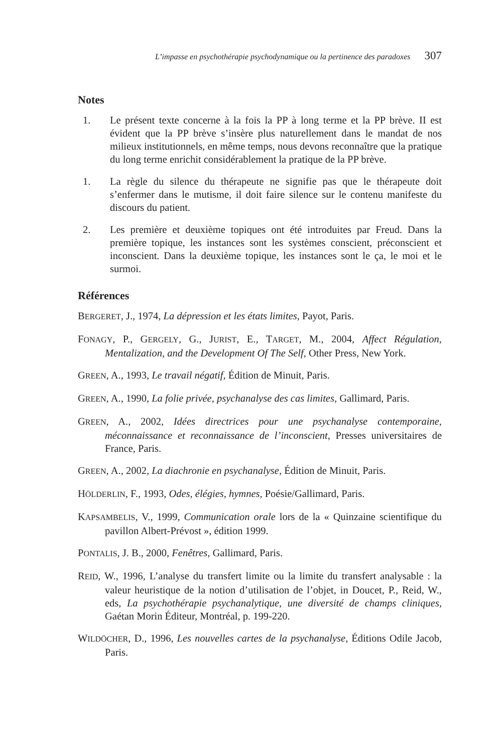L’impasse en psychothérapie psychodynamique ou la pertinence des paradoxes 307
Notes
1. Le présent texte concerne à la fois la PP à long terme et la PP brève. II est évident que la PP brève s’insère plus naturellement dans le mandat de nos milieux institutionnels, en même temps, nous devons reconnaître que la pratique du long terme enrichit considérablement la pratique de la PP brève.
1. La règle du silence du thérapeute ne signifie pas que le thérapeute doit s’enfermer dans le mutisme, il doit faire silence sur le contenu manifeste du discours du patient.
2. Les première et deuxième topiques ont été introduites par Freud. Dans la première topique, les instances sont les systèmes conscient, préconscient et inconscient. Dans la deuxième topique, les instances sont le ça, le moi et le surmoi.
Références
BERGERET, J., 1974, La dépression et les états limites, Payot, Paris.
FONAGY, P., GERGELY, G., JURIST, E., TARGET, M., 2004, Affect Régulation, Mentalization, and the Development Of The Self, Other Press, New York.
GREEN, A., 1993, Le travail négatif, Édition de Minuit, Paris.
GREEN, A., 1990, La folie privée, psychanalyse des cas limites, Gallimard, Paris.
GREEN, A., 2002, Idées directrices pour une psychanalyse contemporaine, méconnaissance et reconnaissance de l’inconscient, Presses universitaires de France, Paris.
GREEN, A., 2002, La diachronie en psychanalyse, Édition de Minuit, Paris.
HÖLDERLIN, F., 1993, Odes, élégies, hymnes, Poésie/Gallimard, Paris.
KAPSAMBELIS, V., 1999, Communication orale lors de la « Quinzaine scientifique du pavillon Albert-Prévost », édition 1999.
PONTALIS, J. B., 2000, Fenêtres, Gallimard, Paris.
REID, W., 1996, L’analyse du transfert limite ou la limite du transfert analysable : la valeur heuristique de la notion d’utilisation de l’objet, in Doucet, P., Reid, W., eds, La psychothérapie psychanalytique, une diversité de champs cliniques, Gaétan Morin Éditeur, Montréal, p. 199-220.
WILDÖCHER, D., 1996, Les nouvelles cartes de la psychanalyse, Éditions Odile Jacob, Paris.